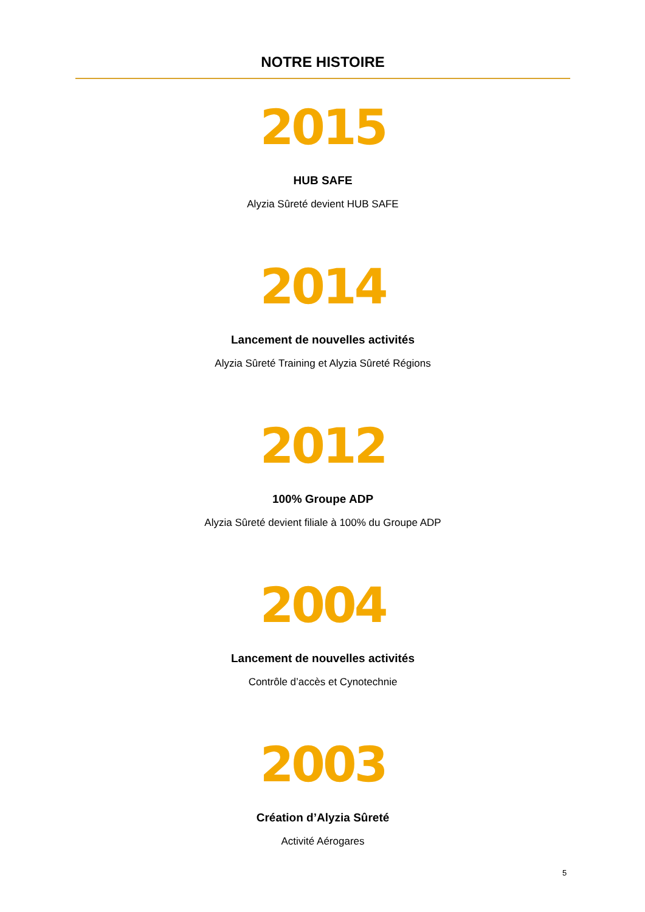NOTRE HISTOIRE
2015
HUB SAFE
Alyzia Sûreté devient HUB SAFE
2014
Lancement de nouvelles activités
Alyzia Sûreté Training et Alyzia Sûreté Régions
2012
100% Groupe ADP
Alyzia Sûreté devient filiale à 100% du Groupe ADP
2004
Lancement de nouvelles activités
Contrôle d’accès et Cynotechnie
2003
Création d’Alyzia Sûreté
Activité Aérogares
5